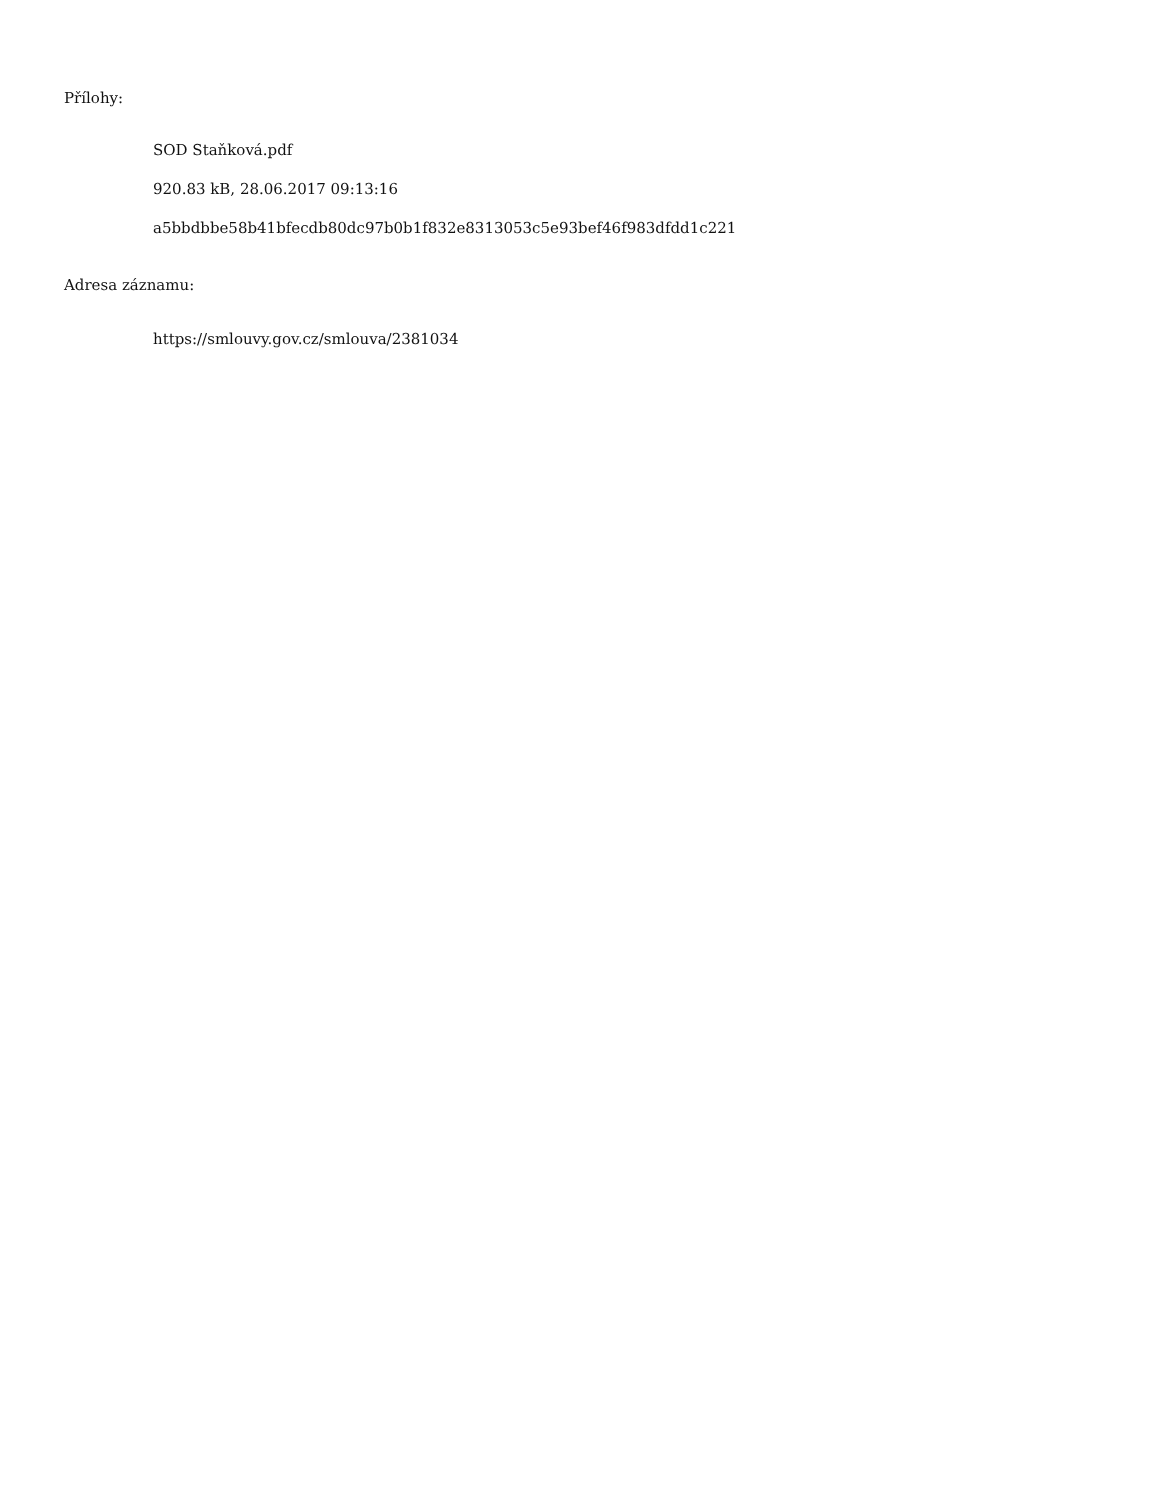Přílohy:
SOD Staňková.pdf
920.83 kB, 28.06.2017 09:13:16
a5bbdbbe58b41bfecdb80dc97b0b1f832e8313053c5e93bef46f983dfdd1c221
Adresa záznamu:
https://smlouvy.gov.cz/smlouva/2381034